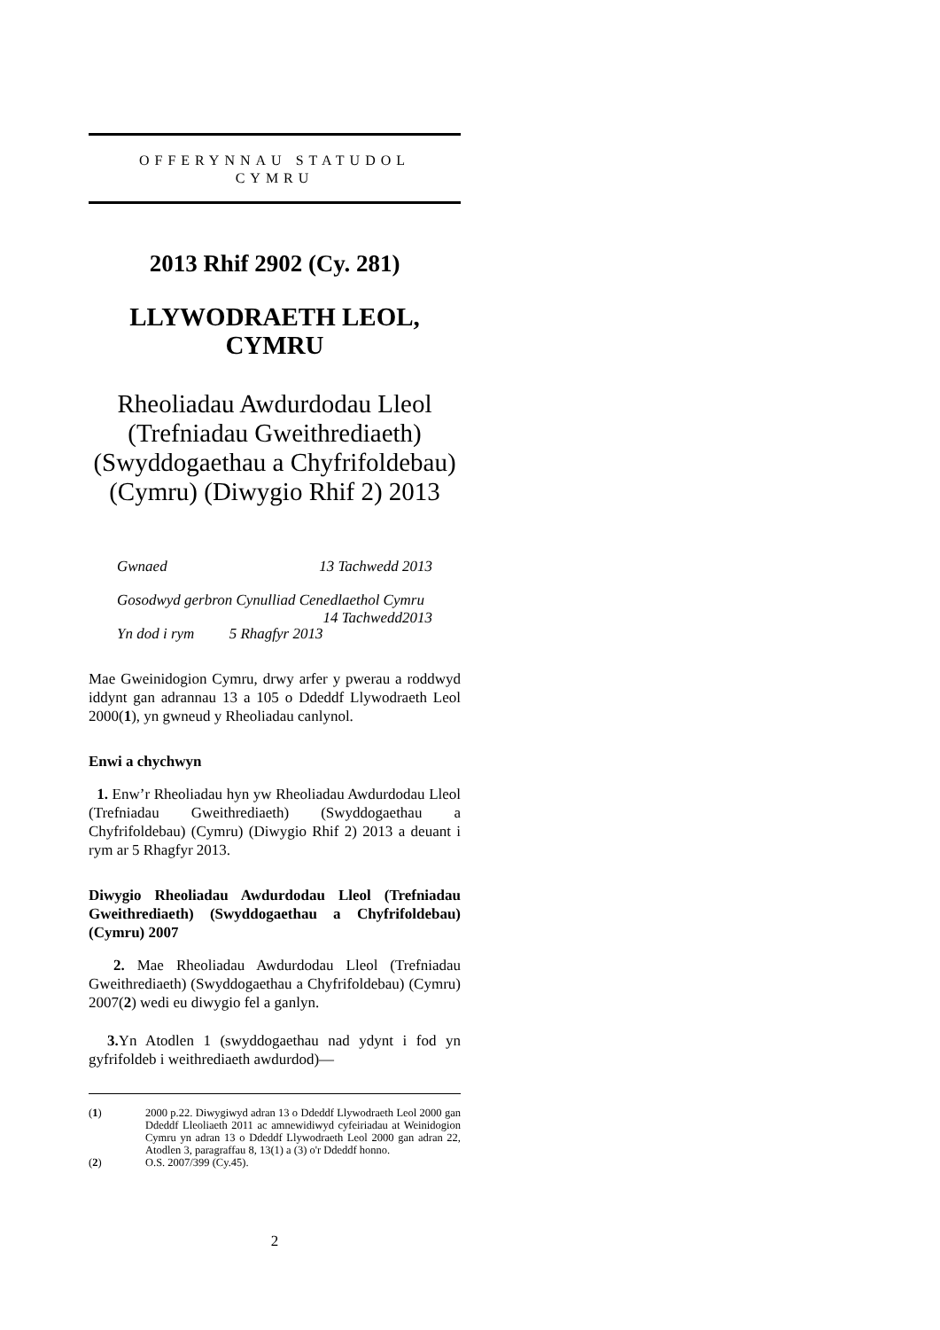OFFERYNNAU STATUDOL
CYMRU
2013 Rhif 2902 (Cy. 281)
LLYWODRAETH LEOL, CYMRU
Rheoliadau Awdurdodau Lleol (Trefniadau Gweithrediaeth) (Swyddogaethau a Chyfrifoldebau) (Cymru) (Diwygio Rhif 2) 2013
Gwnaed 13 Tachwedd 2013
Gosodwyd gerbron Cynulliad Cenedlaethol Cymru 14 Tachwedd2013
Yn dod i rym 5 Rhagfyr 2013
Mae Gweinidogion Cymru, drwy arfer y pwerau a roddwyd iddynt gan adrannau 13 a 105 o Ddeddf Llywodraeth Leol 2000(1), yn gwneud y Rheoliadau canlynol.
Enwi a chychwyn
1. Enw’r Rheoliadau hyn yw Rheoliadau Awdurdodau Lleol (Trefniadau Gweithrediaeth) (Swyddogaethau a Chyfrifoldebau) (Cymru) (Diwygio Rhif 2) 2013 a deuant i rym ar 5 Rhagfyr 2013.
Diwygio Rheoliadau Awdurdodau Lleol (Trefniadau Gweithrediaeth) (Swyddogaethau a Chyfrifoldebau) (Cymru) 2007
2. Mae Rheoliadau Awdurdodau Lleol (Trefniadau Gweithrediaeth) (Swyddogaethau a Chyfrifoldebau) (Cymru) 2007(2) wedi eu diwygio fel a ganlyn.
3. Yn Atodlen 1 (swyddogaethau nad ydynt i fod yn gyfrifoldeb i weithrediaeth awdurdod)—
(1) 2000 p.22. Diwygiwyd adran 13 o Ddeddf Llywodraeth Leol 2000 gan Ddeddf Lleoliaeth 2011 ac amnewidiwyd cyfeiriadau at Weinidogion Cymru yn adran 13 o Ddeddf Llywodraeth Leol 2000 gan adran 22, Atodlen 3, paragraffau 8, 13(1) a (3) o'r Ddeddf honno.
(2) O.S. 2007/399 (Cy.45).
2